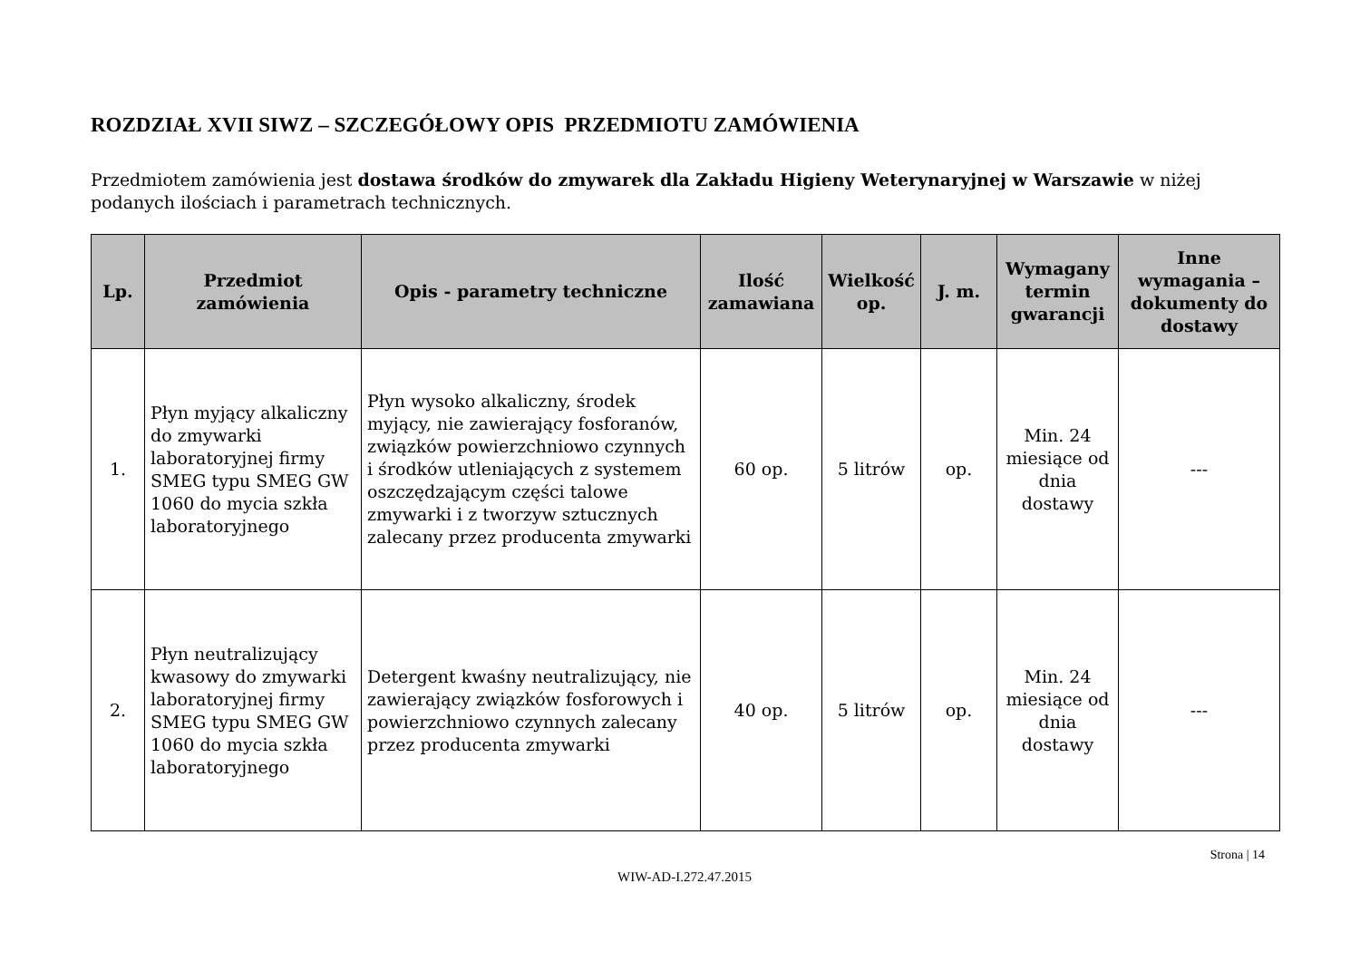ROZDZIAŁ XVII SIWZ – SZCZEGÓŁOWY OPIS PRZEDMIOTU ZAMÓWIENIA
Przedmiotem zamówienia jest dostawa środków do zmywarek dla Zakładu Higieny Weterynaryjnej w Warszawie w niżej podanych ilościach i parametrach technicznych.
| Lp. | Przedmiot zamówienia | Opis - parametry techniczne | Ilość zamawiana | Wielkość op. | J. m. | Wymagany termin gwarancji | Inne wymagania – dokumenty do dostawy |
| --- | --- | --- | --- | --- | --- | --- | --- |
| 1. | Płyn myjący alkaliczny do zmywarki laboratoryjnej firmy SMEG typu SMEG GW 1060 do mycia szkła laboratoryjnego | Płyn wysoko alkaliczny, środek myjący, nie zawierający fosforanów, związków powierzchniowo czynnych i środków utleniających z systemem oszczędzającym części talowe zmywarki i z tworzyw sztucznych zalecany przez producenta zmywarki | 60 op. | 5 litrów | op. | Min. 24 miesiące od dnia dostawy | --- |
| 2. | Płyn neutralizujący kwasowy do zmywarki laboratoryjnej firmy SMEG typu SMEG GW 1060 do mycia szkła laboratoryjnego | Detergent kwaśny neutralizujący, nie zawierający związków fosforowych i powierzchniowo czynnych zalecany przez producenta zmywarki | 40 op. | 5 litrów | op. | Min. 24 miesiące od dnia dostawy | --- |
Strona | 14
WIW-AD-I.272.47.2015